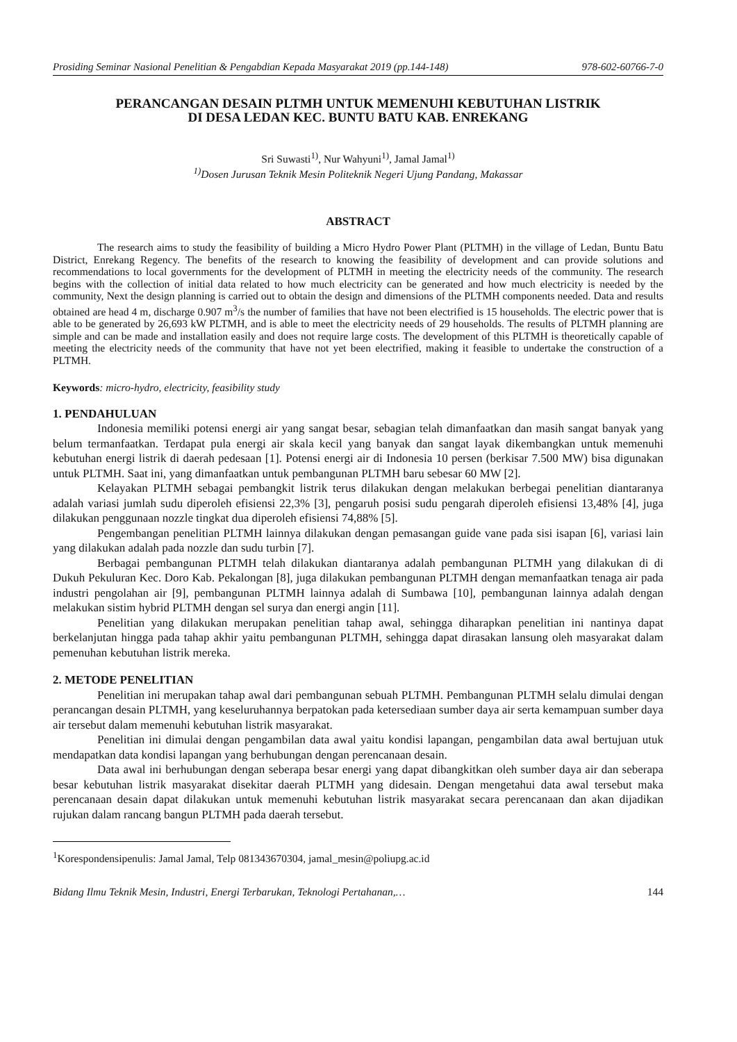Prosiding Seminar Nasional Penelitian & Pengabdian Kepada Masyarakat 2019 (pp.144-148) 978-602-60766-7-0
PERANCANGAN DESAIN PLTMH UNTUK MEMENUHI KEBUTUHAN LISTRIK
DI DESA LEDAN KEC. BUNTU BATU KAB. ENREKANG
Sri Suwasti<sup>1)</sup>, Nur Wahyuni<sup>1)</sup>, Jamal Jamal<sup>1)</sup>
<sup>1)</sup> Dosen Jurusan Teknik Mesin Politeknik Negeri Ujung Pandang, Makassar
ABSTRACT
The research aims to study the feasibility of building a Micro Hydro Power Plant (PLTMH) in the village of Ledan, Buntu Batu District, Enrekang Regency. The benefits of the research to knowing the feasibility of development and can provide solutions and recommendations to local governments for the development of PLTMH in meeting the electricity needs of the community. The research begins with the collection of initial data related to how much electricity can be generated and how much electricity is needed by the community, Next the design planning is carried out to obtain the design and dimensions of the PLTMH components needed. Data and results obtained are head 4 m, discharge 0.907 m<sup>3</sup>/s the number of families that have not been electrified is 15 households. The electric power that is able to be generated by 26,693 kW PLTMH, and is able to meet the electricity needs of 29 households. The results of PLTMH planning are simple and can be made and installation easily and does not require large costs. The development of this PLTMH is theoretically capable of meeting the electricity needs of the community that have not yet been electrified, making it feasible to undertake the construction of a PLTMH.
Keywords: micro-hydro, electricity, feasibility study
1. PENDAHULUAN
Indonesia memiliki potensi energi air yang sangat besar, sebagian telah dimanfaatkan dan masih sangat banyak yang belum termanfaatkan. Terdapat pula energi air skala kecil yang banyak dan sangat layak dikembangkan untuk memenuhi kebutuhan energi listrik di daerah pedesaan [1]. Potensi energi air di Indonesia 10 persen (berkisar 7.500 MW) bisa digunakan untuk PLTMH. Saat ini, yang dimanfaatkan untuk pembangunan PLTMH baru sebesar 60 MW [2].
Kelayakan PLTMH sebagai pembangkit listrik terus dilakukan dengan melakukan berbegai penelitian diantaranya adalah variasi jumlah sudu diperoleh efisiensi 22,3% [3], pengaruh posisi sudu pengarah diperoleh efisiensi 13,48% [4], juga dilakukan penggunaan nozzle tingkat dua diperoleh efisiensi 74,88% [5].
Pengembangan penelitian PLTMH lainnya dilakukan dengan pemasangan guide vane pada sisi isapan [6], variasi lain yang dilakukan adalah pada nozzle dan sudu turbin [7].
Berbagai pembangunan PLTMH telah dilakukan diantaranya adalah pembangunan PLTMH yang dilakukan di di Dukuh Pekuluran Kec. Doro Kab. Pekalongan [8], juga dilakukan pembangunan PLTMH dengan memanfaatkan tenaga air pada industri pengolahan air [9], pembangunan PLTMH lainnya adalah di Sumbawa [10], pembangunan lainnya adalah dengan melakukan sistim hybrid PLTMH dengan sel surya dan energi angin [11].
Penelitian yang dilakukan merupakan penelitian tahap awal, sehingga diharapkan penelitian ini nantinya dapat berkelanjutan hingga pada tahap akhir yaitu pembangunan PLTMH, sehingga dapat dirasakan lansung oleh masyarakat dalam pemenuhan kebutuhan listrik mereka.
2. METODE PENELITIAN
Penelitian ini merupakan tahap awal dari pembangunan sebuah PLTMH. Pembangunan PLTMH selalu dimulai dengan perancangan desain PLTMH, yang keseluruhannya berpatokan pada ketersediaan sumber daya air serta kemampuan sumber daya air tersebut dalam memenuhi kebutuhan listrik masyarakat.
Penelitian ini dimulai dengan pengambilan data awal yaitu kondisi lapangan, pengambilan data awal bertujuan utuk mendapatkan data kondisi lapangan yang berhubungan dengan perencanaan desain.
Data awal ini berhubungan dengan seberapa besar energi yang dapat dibangkitkan oleh sumber daya air dan seberapa besar kebutuhan listrik masyarakat disekitar daerah PLTMH yang didesain. Dengan mengetahui data awal tersebut maka perencanaan desain dapat dilakukan untuk memenuhi kebutuhan listrik masyarakat secara perencanaan dan akan dijadikan rujukan dalam rancang bangun PLTMH pada daerah tersebut.
<sup>1</sup> Korespondensipenulis: Jamal Jamal, Telp 081343670304, jamal_mesin@poliupg.ac.id
Bidang Ilmu Teknik Mesin, Industri, Energi Terbarukan, Teknologi Pertahanan,… 144